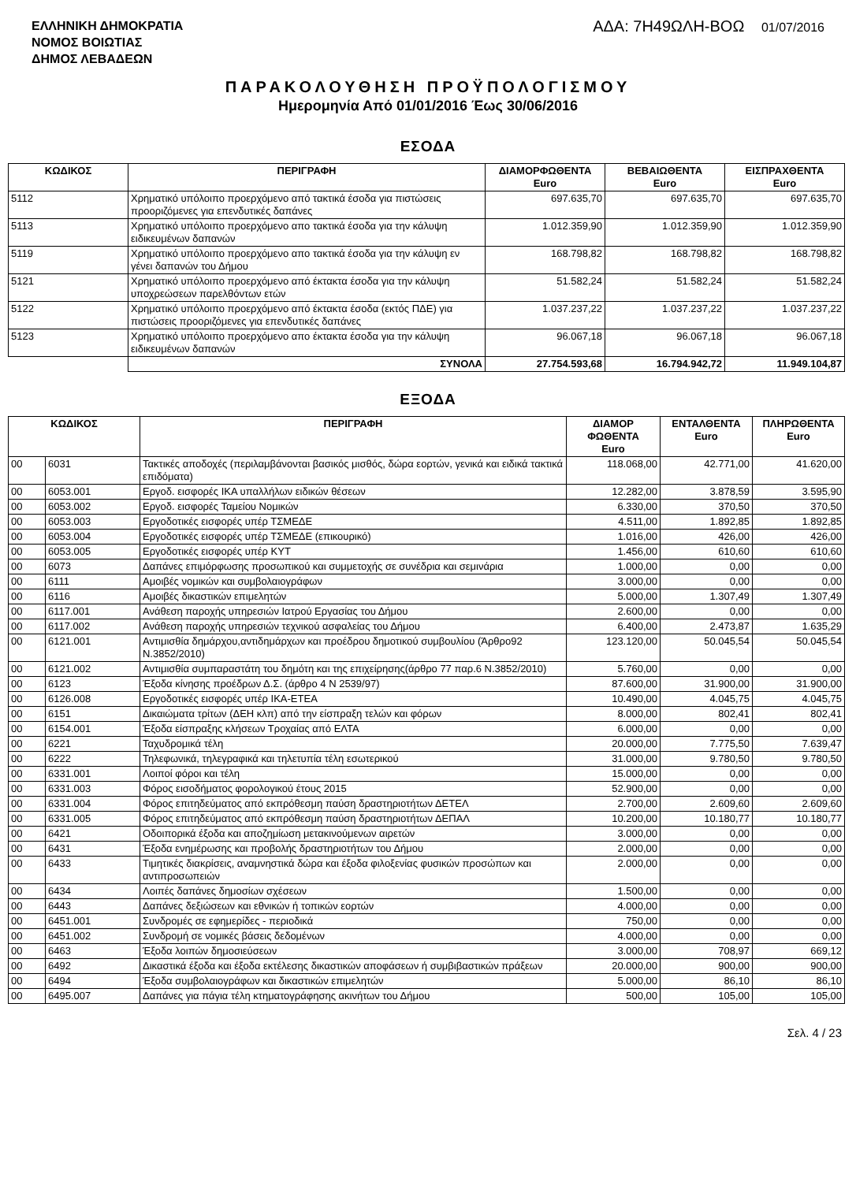ΕΛΛΗΝΙΚΗ ΔΗΜΟΚΡΑΤΙΑ
ΝΟΜΟΣ ΒΟΙΩΤΙΑΣ
ΔΗΜΟΣ ΛΕΒΑΔΕΩΝ
ΑΔΑ: 7Η49ΩΛΗ-ΒΟΩ 01/07/2016
ΠΑΡΑΚΟΛΟΥΘΗΣΗ ΠΡΟΫΠΟΛΟΓΙΣΜΟΥ
Ημερομηνία Από 01/01/2016 Έως 30/06/2016
ΕΣΟΔΑ
| ΚΩΔΙΚΟΣ | ΠΕΡΙΓΡΑΦΗ | ΔΙΑΜΟΡΦΩΘΕΝΤΑ Euro | ΒΕΒΑΙΩΘΕΝΤΑ Euro | ΕΙΣΠΡΑΧΘΕΝΤΑ Euro |
| --- | --- | --- | --- | --- |
| 5112 | Χρηματικό υπόλοιπο προερχόμενο από τακτικά έσοδα για πιστώσεις προοριζόμενες για επενδυτικές δαπάνες | 697.635,70 | 697.635,70 | 697.635,70 |
| 5113 | Χρηματικό υπόλοιπο προερχόμενο απο τακτικά έσοδα για την κάλυψη ειδικευμένων δαπανών | 1.012.359,90 | 1.012.359,90 | 1.012.359,90 |
| 5119 | Χρηματικό υπόλοιπο προερχόμενο απο τακτικά έσοδα για την κάλυψη εν γένει δαπανών του Δήμου | 168.798,82 | 168.798,82 | 168.798,82 |
| 5121 | Χρηματικό υπόλοιπο προερχόμενο από έκτακτα έσοδα για την κάλυψη υποχρεώσεων παρελθόντων ετών | 51.582,24 | 51.582,24 | 51.582,24 |
| 5122 | Χρηματικό υπόλοιπο προερχόμενο από έκτακτα έσοδα (εκτός ΠΔΕ) για πιστώσεις προοριζόμενες για επενδυτικές δαπάνες | 1.037.237,22 | 1.037.237,22 | 1.037.237,22 |
| 5123 | Χρηματικό υπόλοιπο προερχόμενο απο έκτακτα έσοδα για την κάλυψη ειδικευμένων δαπανών | 96.067,18 | 96.067,18 | 96.067,18 |
| | ΣΥΝΟΛΑ | 27.754.593,68 | 16.794.942,72 | 11.949.104,87 |
ΕΞΟΔΑ
| ΚΩΔΙΚΟΣ | | ΠΕΡΙΓΡΑΦΗ | ΔΙΑΜΟΡ ΦΩΘΕΝΤΑ Euro | ΕΝΤΑΛΘΕΝΤΑ Euro | ΠΛΗΡΩΘΕΝΤΑ Euro |
| --- | --- | --- | --- | --- | --- |
| 00 | 6031 | Τακτικές αποδοχές (περιλαμβάνονται βασικός μισθός, δώρα εορτών, γενικά και ειδικά τακτικά επιδόματα) | 118.068,00 | 42.771,00 | 41.620,00 |
| 00 | 6053.001 | Εργοδ. εισφορές ΙΚΑ υπαλλήλων ειδικών θέσεων | 12.282,00 | 3.878,59 | 3.595,90 |
| 00 | 6053.002 | Εργοδ. εισφορές Ταμείου Νομικών | 6.330,00 | 370,50 | 370,50 |
| 00 | 6053.003 | Εργοδοτικές εισφορές υπέρ ΤΣΜΕΔΕ | 4.511,00 | 1.892,85 | 1.892,85 |
| 00 | 6053.004 | Εργοδοτικές εισφορές υπέρ ΤΣΜΕΔΕ (επικουρικό) | 1.016,00 | 426,00 | 426,00 |
| 00 | 6053.005 | Εργοδοτικές εισφορές υπέρ ΚΥΤ | 1.456,00 | 610,60 | 610,60 |
| 00 | 6073 | Δαπάνες επιμόρφωσης προσωπικού και συμμετοχής σε συνέδρια και σεμινάρια | 1.000,00 | 0,00 | 0,00 |
| 00 | 6111 | Αμοιβές νομικών και συμβολαιογράφων | 3.000,00 | 0,00 | 0,00 |
| 00 | 6116 | Αμοιβές δικαστικών επιμελητών | 5.000,00 | 1.307,49 | 1.307,49 |
| 00 | 6117.001 | Ανάθεση παροχής υπηρεσιών Ιατρού Εργασίας του Δήμου | 2.600,00 | 0,00 | 0,00 |
| 00 | 6117.002 | Ανάθεση παροχής υπηρεσιών τεχνικού ασφαλείας του Δήμου | 6.400,00 | 2.473,87 | 1.635,29 |
| 00 | 6121.001 | Αντιμισθία δημάρχου,αντιδημάρχων και προέδρου δημοτικού συμβουλίου (Άρθρο92 Ν.3852/2010) | 123.120,00 | 50.045,54 | 50.045,54 |
| 00 | 6121.002 | Αντιμισθία συμπαραστάτη του δημότη και της επιχείρησης(άρθρο 77 παρ.6 Ν.3852/2010) | 5.760,00 | 0,00 | 0,00 |
| 00 | 6123 | Έξοδα κίνησης προέδρων Δ.Σ. (άρθρο 4 Ν 2539/97) | 87.600,00 | 31.900,00 | 31.900,00 |
| 00 | 6126.008 | Εργοδοτικές εισφορές υπέρ ΙΚΑ-ΕΤΕΑ | 10.490,00 | 4.045,75 | 4.045,75 |
| 00 | 6151 | Δικαιώματα τρίτων (ΔΕΗ κλπ) από την είσπραξη τελών και φόρων | 8.000,00 | 802,41 | 802,41 |
| 00 | 6154.001 | Έξοδα είσπραξης κλήσεων Τροχαίας από ΕΛΤΑ | 6.000,00 | 0,00 | 0,00 |
| 00 | 6221 | Ταχυδρομικά τέλη | 20.000,00 | 7.775,50 | 7.639,47 |
| 00 | 6222 | Τηλεφωνικά, τηλεγραφικά και τηλετυπία τέλη εσωτερικού | 31.000,00 | 9.780,50 | 9.780,50 |
| 00 | 6331.001 | Λοιποί φόροι και τέλη | 15.000,00 | 0,00 | 0,00 |
| 00 | 6331.003 | Φόρος εισοδήματος φορολογικού έτους 2015 | 52.900,00 | 0,00 | 0,00 |
| 00 | 6331.004 | Φόρος επιτηδεύματος από εκπρόθεσμη παύση δραστηριοτήτων ΔΕΤΕΛ | 2.700,00 | 2.609,60 | 2.609,60 |
| 00 | 6331.005 | Φόρος επιτηδεύματος από εκπρόθεσμη παύση δραστηριοτήτων ΔΕΠΑΛ | 10.200,00 | 10.180,77 | 10.180,77 |
| 00 | 6421 | Οδοιπορικά έξοδα και αποζημίωση μετακινούμενων αιρετών | 3.000,00 | 0,00 | 0,00 |
| 00 | 6431 | Έξοδα ενημέρωσης και προβολής δραστηριοτήτων του Δήμου | 2.000,00 | 0,00 | 0,00 |
| 00 | 6433 | Τιμητικές διακρίσεις, αναμνηστικά δώρα και έξοδα φιλοξενίας φυσικών προσώπων και αντιπροσωπειών | 2.000,00 | 0,00 | 0,00 |
| 00 | 6434 | Λοιπές δαπάνες δημοσίων σχέσεων | 1.500,00 | 0,00 | 0,00 |
| 00 | 6443 | Δαπάνες δεξιώσεων και εθνικών ή τοπικών εορτών | 4.000,00 | 0,00 | 0,00 |
| 00 | 6451.001 | Συνδρομές σε εφημερίδες - περιοδικά | 750,00 | 0,00 | 0,00 |
| 00 | 6451.002 | Συνδρομή σε νομικές βάσεις δεδομένων | 4.000,00 | 0,00 | 0,00 |
| 00 | 6463 | Έξοδα λοιπών δημοσιεύσεων | 3.000,00 | 708,97 | 669,12 |
| 00 | 6492 | Δικαστικά έξοδα και έξοδα εκτέλεσης δικαστικών αποφάσεων ή συμβιβαστικών πράξεων | 20.000,00 | 900,00 | 900,00 |
| 00 | 6494 | Έξοδα συμβολαιογράφων και δικαστικών επιμελητών | 5.000,00 | 86,10 | 86,10 |
| 00 | 6495.007 | Δαπάνες για πάγια τέλη κτηματογράφησης ακινήτων του Δήμου | 500,00 | 105,00 | 105,00 |
Σελ. 4 / 23